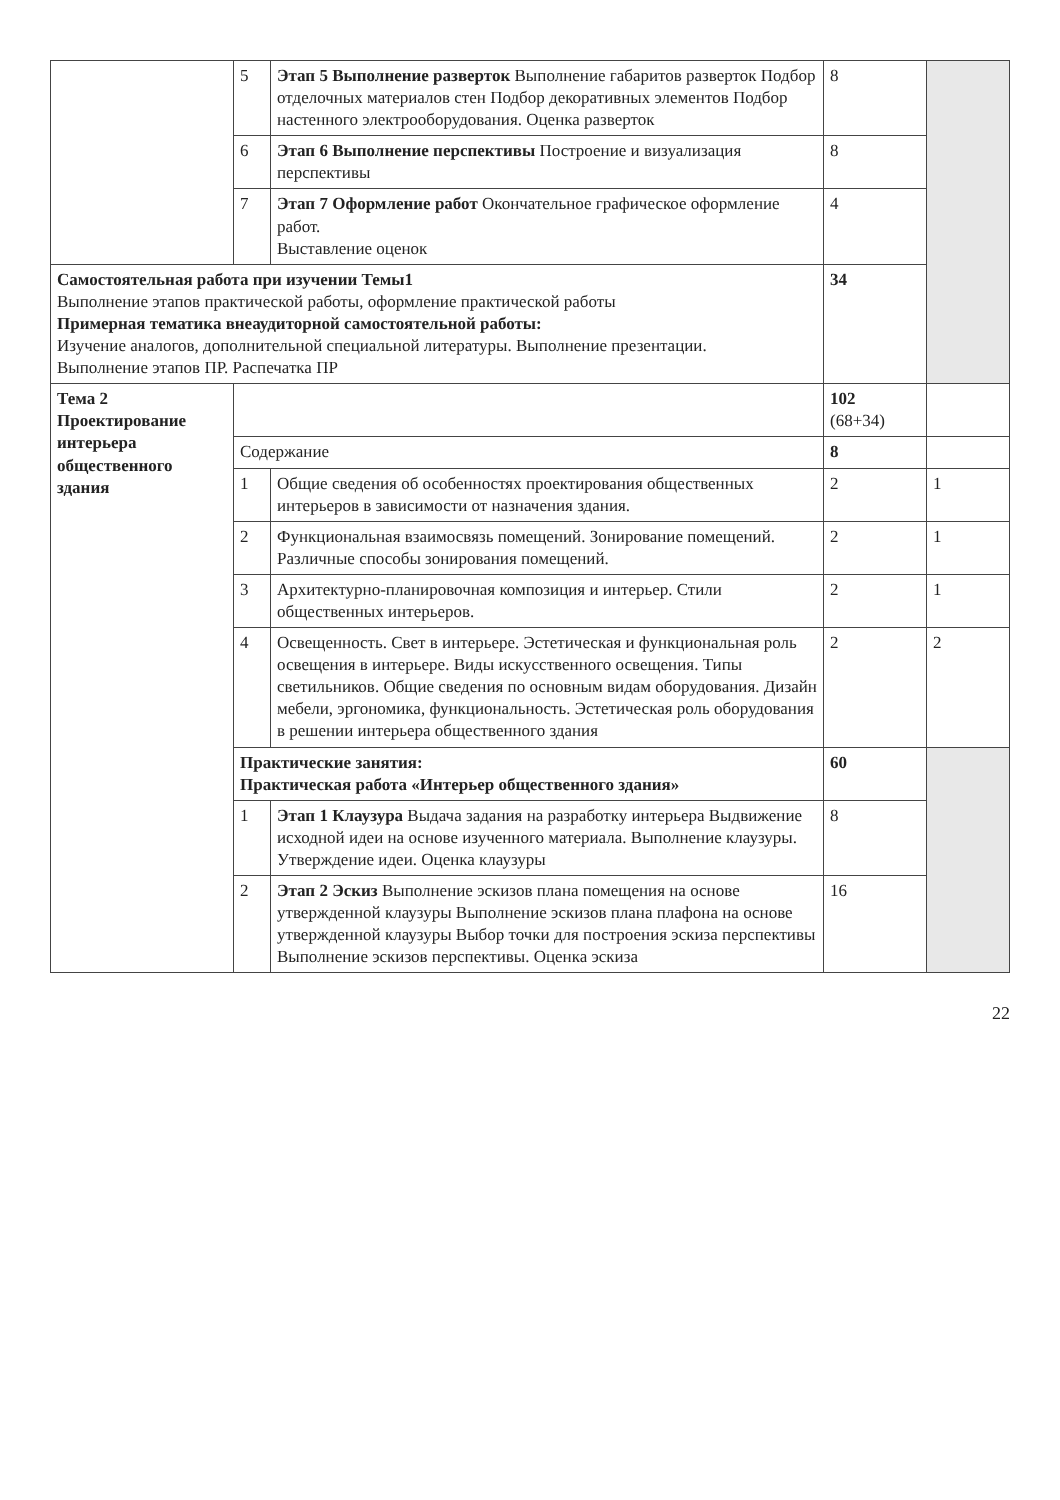| | 5 | Этап 5 Выполнение разверток Выполнение габаритов разверток Подбор отделочных материалов стен Подбор декоративных элементов Подбор настенного электрооборудования. Оценка разверток | 8 | |
| | 6 | Этап 6 Выполнение перспективы Построение и визуализация перспективы | 8 | |
| | 7 | Этап 7 Оформление работ Окончательное графическое оформление работ. Выставление оценок | 4 | |
| Самостоятельная работа при изучении Темы1 Выполнение этапов практической работы, оформление практической работы Примерная тематика внеаудиторной самостоятельной работы: Изучение аналогов, дополнительной специальной литературы. Выполнение презентации. Выполнение этапов ПР. Распечатка ПР | | | 34 | |
| Тема 2 Проектирование интерьера общественного здания | | | 102 (68+34) | |
| | Содержание | | 8 | |
| | 1 | Общие сведения об особенностях проектирования общественных интерьеров в зависимости от назначения здания. | 2 | 1 |
| | 2 | Функциональная взаимосвязь помещений. Зонирование помещений. Различные способы зонирования помещений. | 2 | 1 |
| | 3 | Архитектурно-планировочная композиция и интерьер. Стили общественных интерьеров. | 2 | 1 |
| | 4 | Освещенность. Свет в интерьере. Эстетическая и функциональная роль освещения в интерьере. Виды искусственного освещения. Типы светильников. Общие сведения по основным видам оборудования. Дизайн мебели, эргономика, функциональность. Эстетическая роль оборудования в решении интерьера общественного здания | 2 | 2 |
| | Практические занятия: Практическая работа «Интерьер общественного здания» | | 60 | |
| | 1 | Этап 1 Клаузура Выдача задания на разработку интерьера Выдвижение исходной идеи на основе изученного материала. Выполнение клаузуры. Утверждение идеи. Оценка клаузуры | 8 | |
| | 2 | Этап 2 Эскиз Выполнение эскизов плана помещения на основе утвержденной клаузуры Выполнение эскизов плана плафона на основе утвержденной клаузуры Выбор точки для построения эскиза перспективы Выполнение эскизов перспективы. Оценка эскиза | 16 | |
22